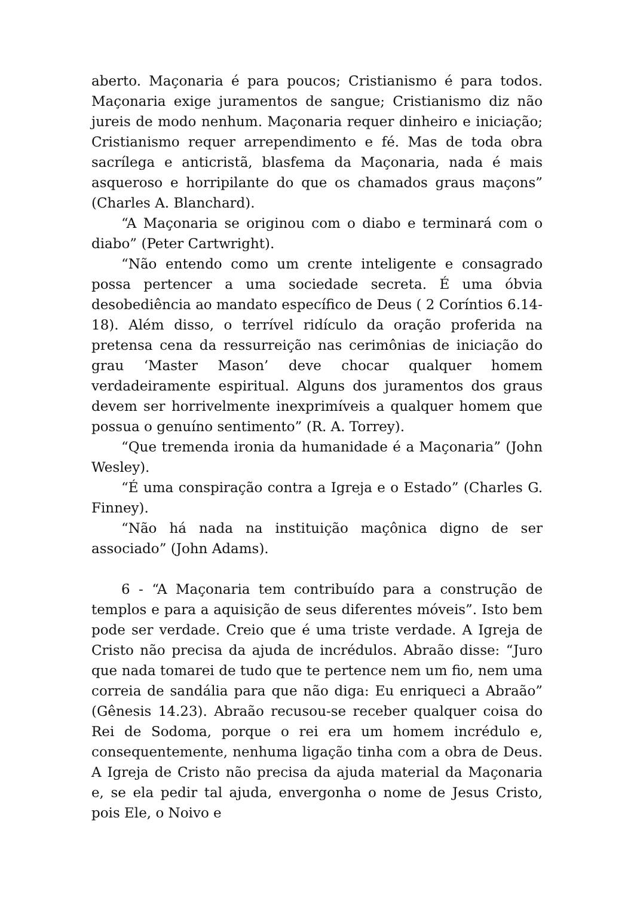aberto. Maçonaria é para poucos; Cristianismo é para todos. Maçonaria exige juramentos de sangue; Cristianismo diz não jureis de modo nenhum. Maçonaria requer dinheiro e iniciação; Cristianismo requer arrependimento e fé. Mas de toda obra sacrílega e anticristã, blasfema da Maçonaria, nada é mais asqueroso e horripilante do que os chamados graus maçons” (Charles A. Blanchard).
“A Maçonaria se originou com o diabo e terminará com o diabo” (Peter Cartwright).
“Não entendo como um crente inteligente e consagrado possa pertencer a uma sociedade secreta. É uma óbvia desobediência ao mandato específico de Deus ( 2 Coríntios 6.14-18). Além disso, o terrível ridículo da oração proferida na pretensa cena da ressurreição nas cerimônias de iniciação do grau ‘Master Mason’ deve chocar qualquer homem verdadeiramente espiritual. Alguns dos juramentos dos graus devem ser horrivelmente inexprimíveis a qualquer homem que possua o genuíno sentimento” (R. A. Torrey).
“Que tremenda ironia da humanidade é a Maçonaria” (John Wesley).
“É uma conspiração contra a Igreja e o Estado” (Charles G. Finney).
“Não há nada na instituição maçônica digno de ser associado” (John Adams).
6 - “A Maçonaria tem contribuído para a construção de templos e para a aquisição de seus diferentes móveis”. Isto bem pode ser verdade. Creio que é uma triste verdade. A Igreja de Cristo não precisa da ajuda de incrédulos. Abraão disse: “Juro que nada tomarei de tudo que te pertence nem um fio, nem uma correia de sandália para que não diga: Eu enriqueci a Abraão” (Gênesis 14.23). Abraão recusou-se receber qualquer coisa do Rei de Sodoma, porque o rei era um homem incrédulo e, consequentemente, nenhuma ligação tinha com a obra de Deus. A Igreja de Cristo não precisa da ajuda material da Maçonaria e, se ela pedir tal ajuda, envergonha o nome de Jesus Cristo, pois Ele, o Noivo e